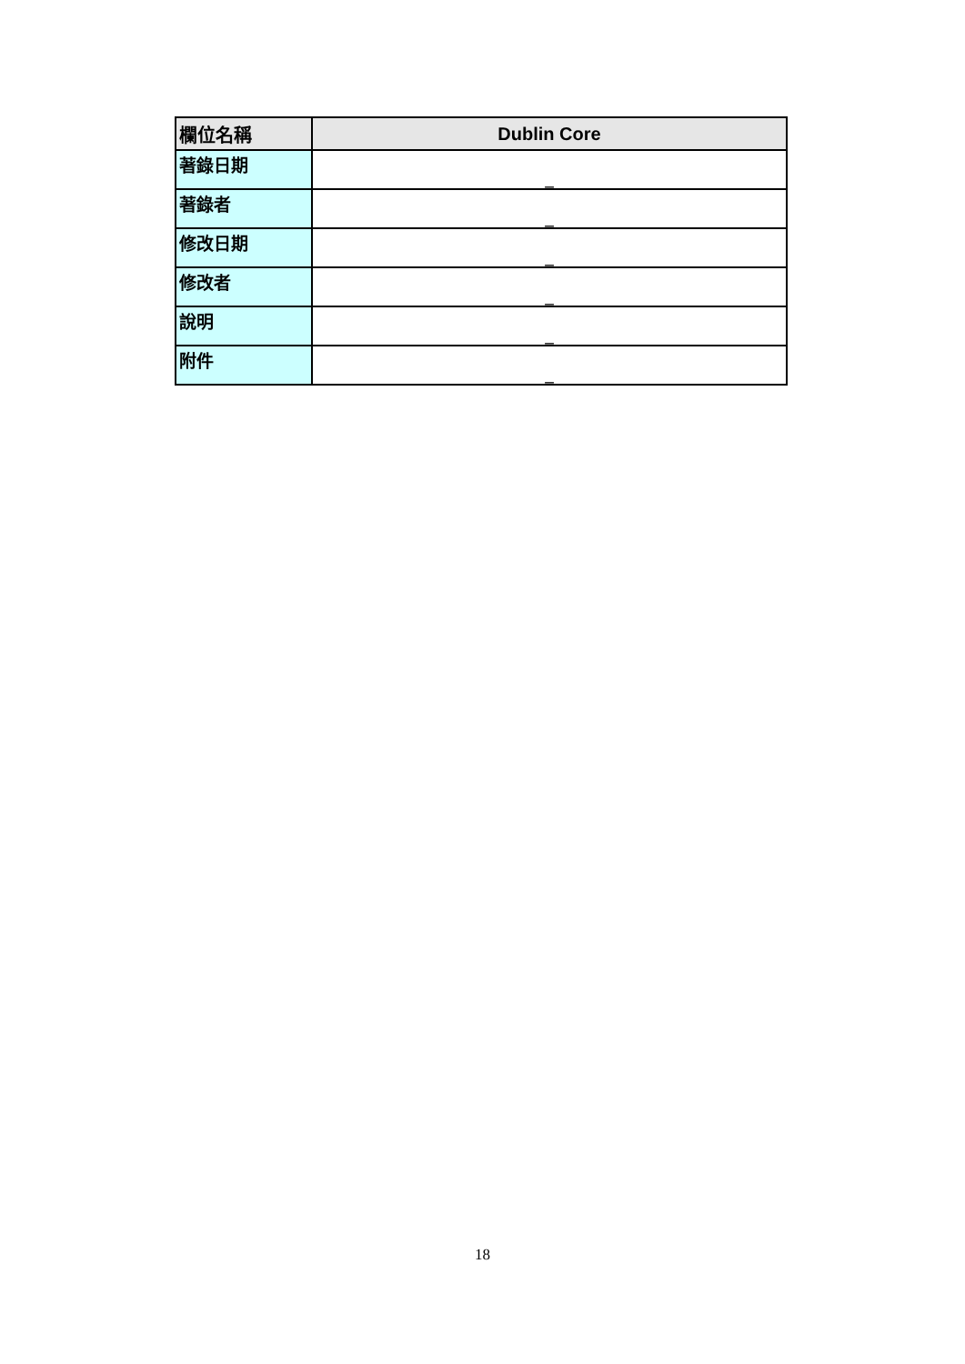| 欄位名稱 | Dublin Core |
| --- | --- |
| 著錄日期 | _ |
| 著錄者 | _ |
| 修改日期 | _ |
| 修改者 | _ |
| 說明 | _ |
| 附件 | _ |
18